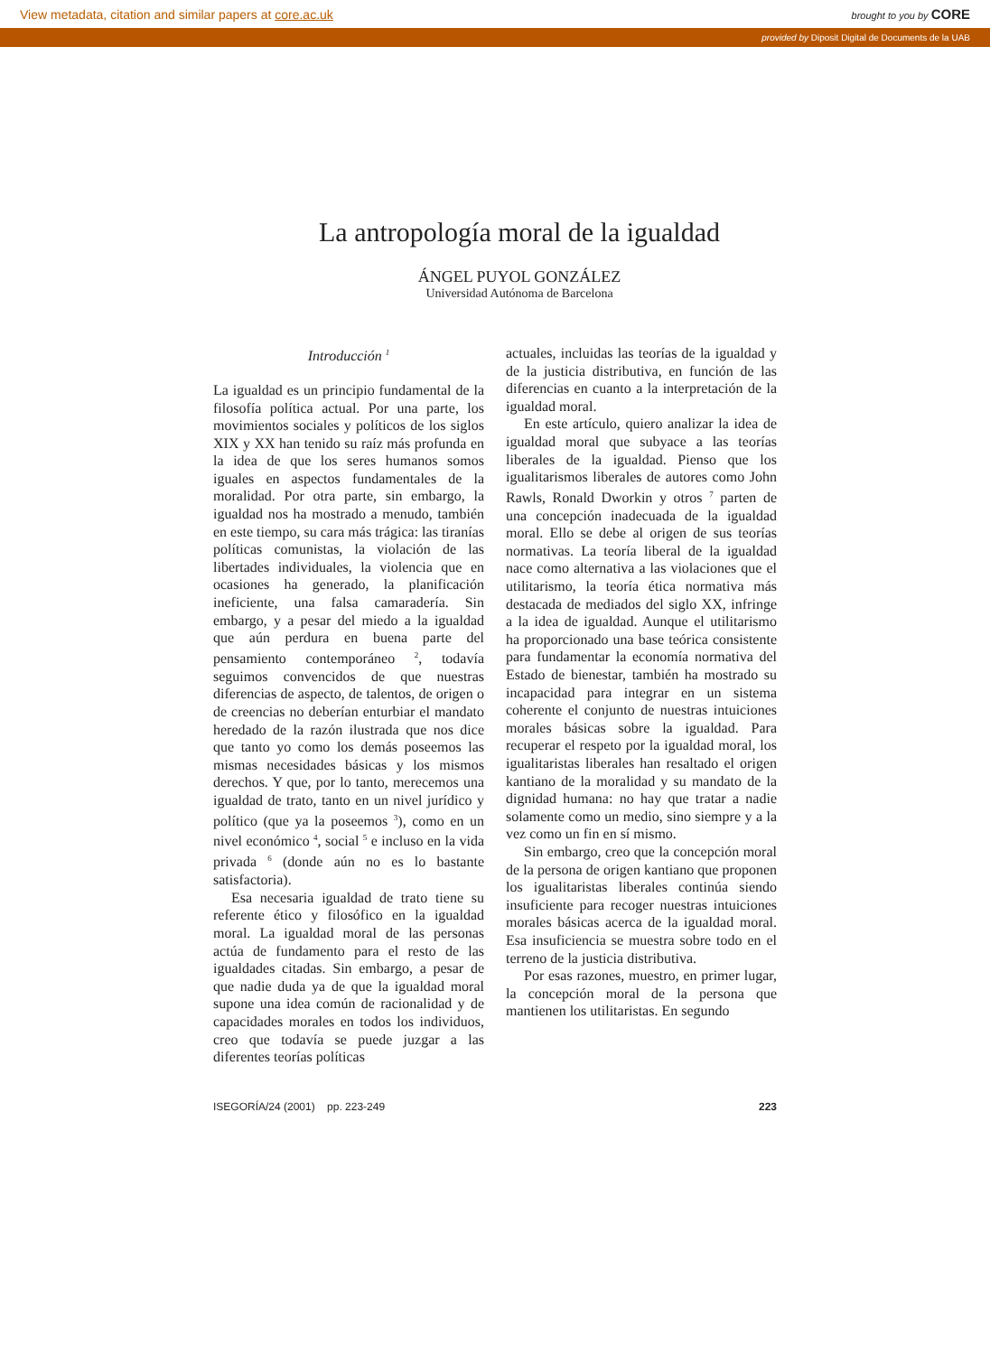View metadata, citation and similar papers at core.ac.uk brought to you by CORE
provided by Diposit Digital de Documents de la UAB
La antropología moral de la igualdad
ÁNGEL PUYOL GONZÁLEZ
Universidad Autónoma de Barcelona
Introducción <sup>1</sup>
La igualdad es un principio fundamental de la filosofía política actual. Por una parte, los movimientos sociales y políticos de los siglos XIX y XX han tenido su raíz más profunda en la idea de que los seres humanos somos iguales en aspectos fundamentales de la moralidad. Por otra parte, sin embargo, la igualdad nos ha mostrado a menudo, también en este tiempo, su cara más trágica: las tiranías políticas comunistas, la violación de las libertades individuales, la violencia que en ocasiones ha generado, la planificación ineficiente, una falsa camaradería. Sin embargo, y a pesar del miedo a la igualdad que aún perdura en buena parte del pensamiento contemporáneo <sup>2</sup>, todavía seguimos convencidos de que nuestras diferencias de aspecto, de talentos, de origen o de creencias no deberían enturbiar el mandato heredado de la razón ilustrada que nos dice que tanto yo como los demás poseemos las mismas necesidades básicas y los mismos derechos. Y que, por lo tanto, merecemos una igualdad de trato, tanto en un nivel jurídico y político (que ya la poseemos <sup>3</sup>), como en un nivel económico <sup>4</sup>, social <sup>5</sup> e incluso en la vida privada <sup>6</sup> (donde aún no es lo bastante satisfactoria).
Esa necesaria igualdad de trato tiene su referente ético y filosófico en la igualdad moral. La igualdad moral de las personas actúa de fundamento para el resto de las igualdades citadas. Sin embargo, a pesar de que nadie duda ya de que la igualdad moral supone una idea común de racionalidad y de capacidades morales en todos los individuos, creo que todavía se puede juzgar a las diferentes teorías políticas
actuales, incluidas las teorías de la igualdad y de la justicia distributiva, en función de las diferencias en cuanto a la interpretación de la igualdad moral.
En este artículo, quiero analizar la idea de igualdad moral que subyace a las teorías liberales de la igualdad. Pienso que los igualitarismos liberales de autores como John Rawls, Ronald Dworkin y otros <sup>7</sup> parten de una concepción inadecuada de la igualdad moral. Ello se debe al origen de sus teorías normativas. La teoría liberal de la igualdad nace como alternativa a las violaciones que el utilitarismo, la teoría ética normativa más destacada de mediados del siglo XX, infringe a la idea de igualdad. Aunque el utilitarismo ha proporcionado una base teórica consistente para fundamentar la economía normativa del Estado de bienestar, también ha mostrado su incapacidad para integrar en un sistema coherente el conjunto de nuestras intuiciones morales básicas sobre la igualdad. Para recuperar el respeto por la igualdad moral, los igualitaristas liberales han resaltado el origen kantiano de la moralidad y su mandato de la dignidad humana: no hay que tratar a nadie solamente como un medio, sino siempre y a la vez como un fin en sí mismo.
Sin embargo, creo que la concepción moral de la persona de origen kantiano que proponen los igualitaristas liberales continúa siendo insuficiente para recoger nuestras intuiciones morales básicas acerca de la igualdad moral. Esa insuficiencia se muestra sobre todo en el terreno de la justicia distributiva.
Por esas razones, muestro, en primer lugar, la concepción moral de la persona que mantienen los utilitaristas. En segundo
ISEGORÍA/24 (2001) pp. 223-249 223